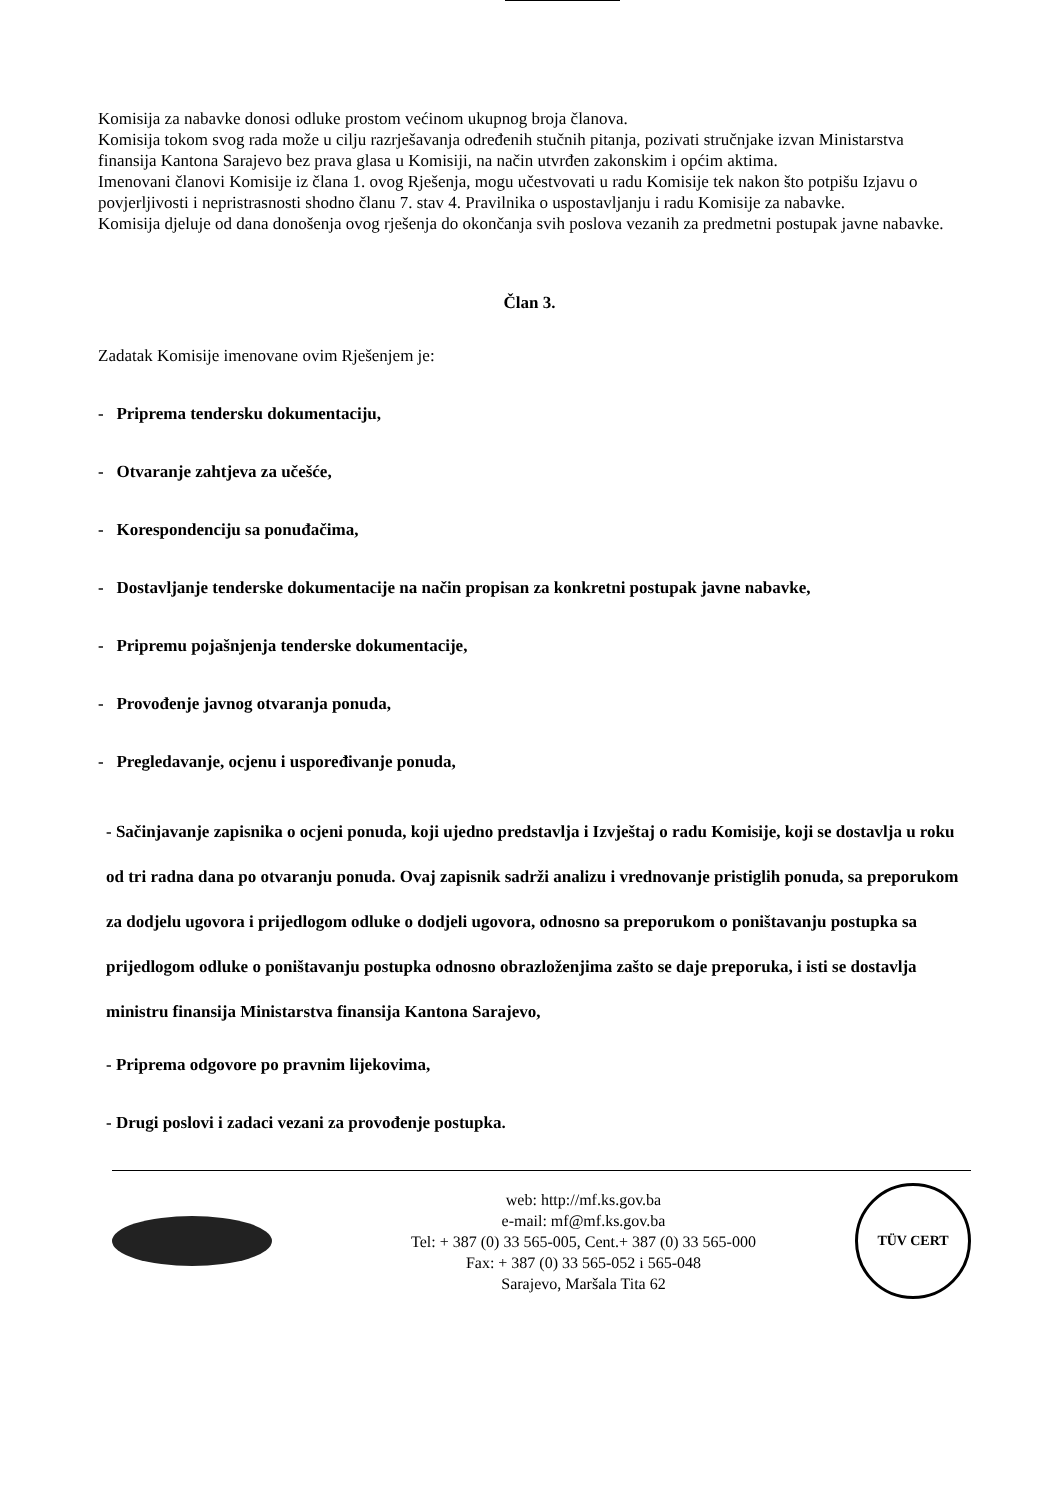Komisija za nabavke donosi odluke prostom većinom ukupnog broja članova.
Komisija tokom svog rada može u cilju razrješavanja određenih stučnih pitanja, pozivati stručnjake izvan Ministarstva finansija Kantona Sarajevo bez prava glasa u Komisiji, na način utvrđen zakonskim i općim aktima.
Imenovani članovi Komisije iz člana 1. ovog Rješenja, mogu učestvovati u radu Komisije tek nakon što potpišu Izjavu o povjerljivosti i nepristrasnosti shodno članu 7. stav 4. Pravilnika o uspostavljanju i radu Komisije za nabavke.
Komisija djeluje od dana donošenja ovog rješenja do okončanja svih poslova vezanih za predmetni postupak javne nabavke.
Član 3.
Zadatak Komisije imenovane ovim Rješenjem je:
- Priprema tendersku dokumentaciju,
- Otvaranje zahtjeva za učešće,
- Korespondenciju sa ponuđačima,
- Dostavljanje tenderske dokumentacije na način propisan za konkretni postupak javne nabavke,
- Pripremu pojašnjenja tenderske dokumentacije,
- Provođenje javnog otvaranja ponuda,
- Pregledavanje, ocjenu i uspoređivanje ponuda,
- Sačinjavanje zapisnika o ocjeni ponuda, koji ujedno predstavlja i Izvještaj o radu Komisije, koji se dostavlja u roku od tri radna dana po otvaranju ponuda. Ovaj zapisnik sadrži analizu i vrednovanje pristiglih ponuda, sa preporukom za dodjelu ugovora i prijedlogom odluke o dodjeli ugovora, odnosno sa preporukom o poništavanju postupka sa prijedlogom odluke o poništavanju postupka odnosno obrazloženjima zašto se daje preporuka, i isti se dostavlja ministru finansija Ministarstva finansija Kantona Sarajevo,
- Priprema odgovore po pravnim lijekovima,
- Drugi poslovi i zadaci vezani za provođenje postupka.
web: http://mf.ks.gov.ba
e-mail: mf@mf.ks.gov.ba
Tel: + 387 (0) 33 565-005, Cent.+ 387 (0) 33 565-000
Fax: + 387 (0) 33 565-052 i 565-048
Sarajevo, Maršala Tita 62
TÜV CERT